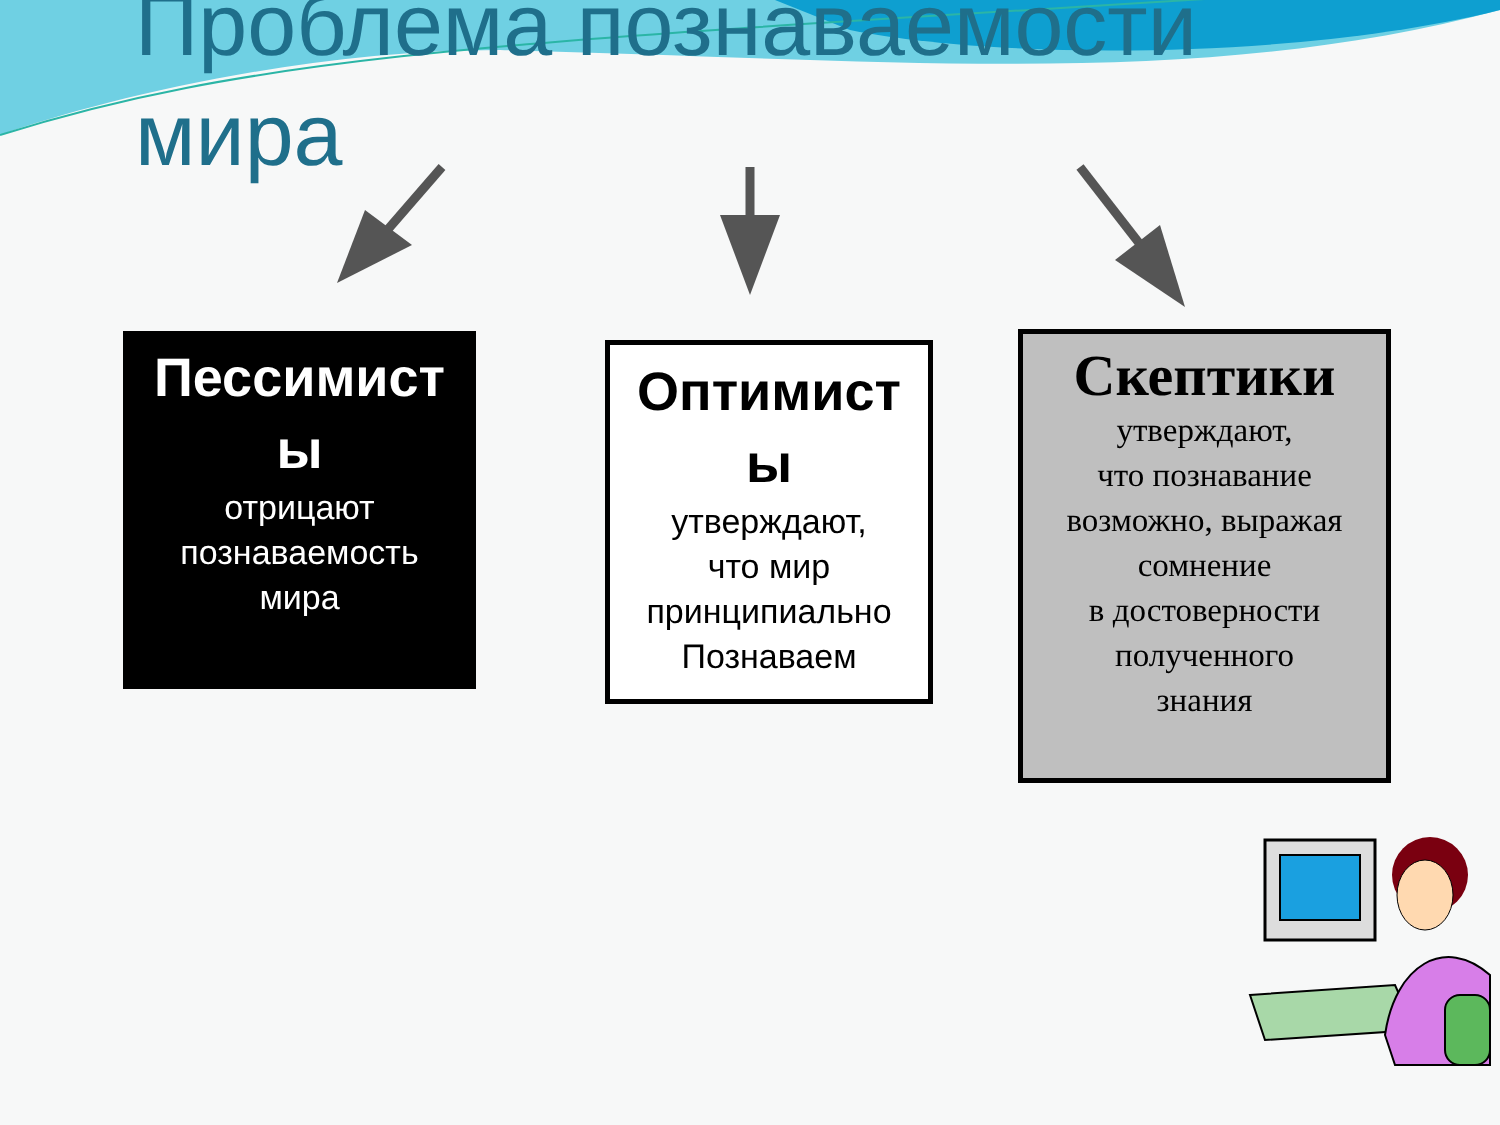Проблема познаваемости
мира
Пессимист
ы
отрицают
познаваемость
мира
Оптимист
ы
утверждают,
что мир
принципиально
Познаваем
Скептики
утверждают,
что познавание
возможно, выражая
сомнение
в достоверности
полученного
знания